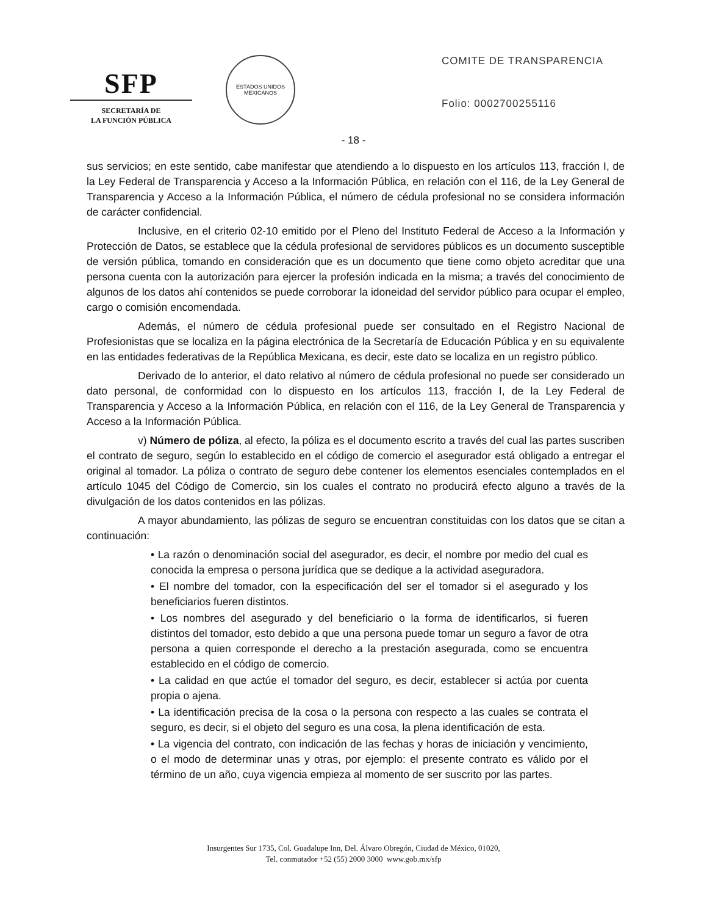SFP
SECRETARÍA DE
LA FUNCIÓN PÚBLICA
ESTADOS UNIDOS MEXICANOS
COMITE DE TRANSPARENCIA
Folio: 0002700255116
- 18 -
sus servicios; en este sentido, cabe manifestar que atendiendo a lo dispuesto en los artículos 113, fracción I, de la Ley Federal de Transparencia y Acceso a la Información Pública, en relación con el 116, de la Ley General de Transparencia y Acceso a la Información Pública, el número de cédula profesional no se considera información de carácter confidencial.
Inclusive, en el criterio 02-10 emitido por el Pleno del Instituto Federal de Acceso a la Información y Protección de Datos, se establece que la cédula profesional de servidores públicos es un documento susceptible de versión pública, tomando en consideración que es un documento que tiene como objeto acreditar que una persona cuenta con la autorización para ejercer la profesión indicada en la misma; a través del conocimiento de algunos de los datos ahí contenidos se puede corroborar la idoneidad del servidor público para ocupar el empleo, cargo o comisión encomendada.
Además, el número de cédula profesional puede ser consultado en el Registro Nacional de Profesionistas que se localiza en la página electrónica de la Secretaría de Educación Pública y en su equivalente en las entidades federativas de la República Mexicana, es decir, este dato se localiza en un registro público.
Derivado de lo anterior, el dato relativo al número de cédula profesional no puede ser considerado un dato personal, de conformidad con lo dispuesto en los artículos 113, fracción I, de la Ley Federal de Transparencia y Acceso a la Información Pública, en relación con el 116, de la Ley General de Transparencia y Acceso a la Información Pública.
v) Número de póliza, al efecto, la póliza es el documento escrito a través del cual las partes suscriben el contrato de seguro, según lo establecido en el código de comercio el asegurador está obligado a entregar el original al tomador. La póliza o contrato de seguro debe contener los elementos esenciales contemplados en el artículo 1045 del Código de Comercio, sin los cuales el contrato no producirá efecto alguno a través de la divulgación de los datos contenidos en las pólizas.
A mayor abundamiento, las pólizas de seguro se encuentran constituidas con los datos que se citan a continuación:
• La razón o denominación social del asegurador, es decir, el nombre por medio del cual es conocida la empresa o persona jurídica que se dedique a la actividad aseguradora.
• El nombre del tomador, con la especificación del ser el tomador si el asegurado y los beneficiarios fueren distintos.
• Los nombres del asegurado y del beneficiario o la forma de identificarlos, si fueren distintos del tomador, esto debido a que una persona puede tomar un seguro a favor de otra persona a quien corresponde el derecho a la prestación asegurada, como se encuentra establecido en el código de comercio.
• La calidad en que actúe el tomador del seguro, es decir, establecer si actúa por cuenta propia o ajena.
• La identificación precisa de la cosa o la persona con respecto a las cuales se contrata el seguro, es decir, si el objeto del seguro es una cosa, la plena identificación de esta.
• La vigencia del contrato, con indicación de las fechas y horas de iniciación y vencimiento, o el modo de determinar unas y otras, por ejemplo: el presente contrato es válido por el término de un año, cuya vigencia empieza al momento de ser suscrito por las partes.
Insurgentes Sur 1735, Col. Guadalupe Inn, Del. Álvaro Obregón, Ciudad de México, 01020,
Tel. conmutador +52 (55) 2000 3000 www.gob.mx/sfp